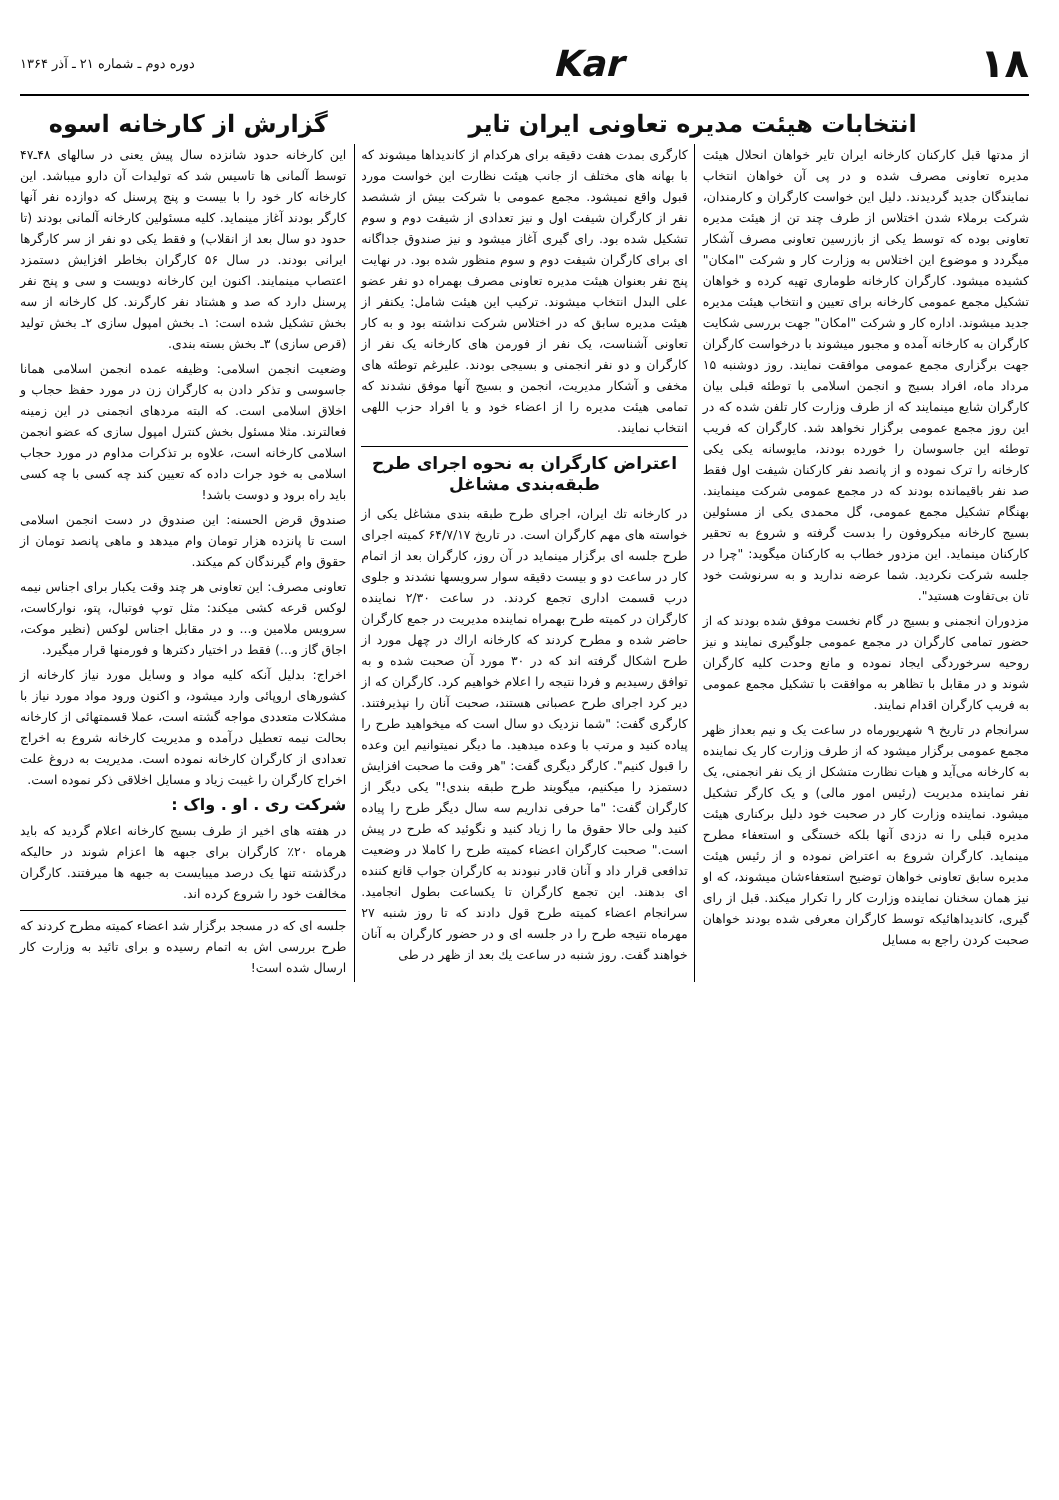۱۸ Kar
دوره دوم ـ شماره ۲۱ ـ آذر ۱۳۶۴
انتخابات هیئت مدیره تعاونی ایران تایر
گزارش از کارخانه اسوه
از مدتها قبل کارکنان کارخانه ایران تایر خواهان انحلال هیئت مدیره تعاونی مصرف شده و در پی آن خواهان انتخاب نمایندگان جدید گردیدند. دلیل این خواست کارگران و کارمندان، شرکت برملاء شدن اختلاس از طرف چند تن از هیئت مدیره تعاونی بوده که توسط یکی از بازرسین تعاونی مصرف آشکار میگردد و موضوع این اختلاس به وزارت کار و شرکت "امکان" کشیده میشود. کارگران کارخانه طوماری تهیه کرده و خواهان تشکیل مجمع عمومی کارخانه برای تعیین و انتخاب هیئت مدیره جدید میشوند. اداره کار و شرکت "امکان" جهت بررسی شکایت کارگران به کارخانه آمده و مجبور میشوند با درخواست کارگران جهت برگزاری مجمع عمومی موافقت نمایند. روز دوشنبه ۱۵ مرداد ماه، افراد بسیج و انجمن اسلامی با توطئه قبلی بیان کارگران شایع مینمایند که از طرف وزارت کار تلفن شده که در این روز مجمع عمومی برگزار نخواهد شد. کارگران که فریب توطئه این جاسوسان را خورده بودند، مایوسانه یکی یکی کارخانه را ترک نموده و از پانصد نفر کارکنان شیفت اول فقط صد نفر باقیمانده بودند که در مجمع عمومی شرکت مینمایند. بهنگام تشکیل مجمع عمومی، گل محمدی یکی از مسئولین بسیج کارخانه میکروفون را بدست گرفته و شروع به تحقیر کارکنان مینماید. این مزدور خطاب به کارکنان میگوید: "چرا در جلسه شرکت نکردید. شما عرضه ندارید و به سرنوشت خود تان بی‌تفاوت هستید".
مزدوران انجمنی و بسیج در گام نخست موفق شده بودند که از حضور تمامی کارگران در مجمع عمومی جلوگیری نمایند و نیز روحیه سرخوردگی ایجاد نموده و مانع وحدت کلیه کارگران شوند و در مقابل با تظاهر به موافقت با تشکیل مجمع عمومی به فریب کارگران اقدام نمایند.
سرانجام در تاریخ ۹ شهریورماه در ساعت یک و نیم بعداز ظهر مجمع عمومی برگزار میشود که از طرف وزارت کار یک نماینده به کارخانه می‌آید و هیات نظارت متشکل از یک نفر انجمنی، یک نفر نماینده مدیریت (رئیس امور مالی) و یک کارگر تشکیل میشود. نماینده وزارت کار در صحبت خود دلیل برکناری هیئت مدیره قبلی را نه دزدی آنها بلکه خستگی و استعفاء مطرح مینماید. کارگران شروع به اعتراض نموده و از رئیس هیئت مدیره سابق تعاونی خواهان توضیح استعفاءشان میشوند، که او نیز همان سخنان نماینده وزارت کار را تکرار میکند. قبل از رای گیری، کاندیداهائیکه توسط کارگران معرفی شده بودند خواهان صحبت کردن راجع به مسایل
کارگری بمدت هفت دقیقه برای هرکدام از کاندیداها میشوند که با بهانه های مختلف از جانب هیئت نظارت این خواست مورد قبول واقع نمیشود. مجمع عمومی با شرکت بیش از ششصد نفر از کارگران شیفت اول و نیز تعدادی از شیفت دوم و سوم تشکیل شده بود. رای گیری آغاز میشود و نیز صندوق جداگانه ای برای کارگران شیفت دوم و سوم منظور شده بود. در نهایت پنج نفر بعنوان هیئت مدیره تعاونی مصرف بهمراه دو نفر عضو علی البدل انتخاب میشوند. ترکیب این هیئت شامل: یکنفر از هیئت مدیره سابق که در اختلاس شرکت نداشته بود و به کار تعاونی آشناست، یک نفر از فورمن های کارخانه یک نفر از کارگران و دو نفر انجمنی و بسیجی بودند. علیرغم توطئه های مخفی و آشکار مدیریت، انجمن و بسیج آنها موفق نشدند که تمامی هیئت مدیره را از اعضاء خود و یا افراد حزب اللهی انتخاب نمایند.
اعتراض کارگران به نحوه اجرای طرح طبقه‌بندی مشاغل
در کارخانه تك ایران، اجرای طرح طبقه بندی مشاغل یکی از خواسته های مهم کارگران است. در تاریخ ۶۴/۷/۱۷ کمیته اجرای طرح جلسه ای برگزار مینماید در آن روز، کارگران بعد از اتمام کار در ساعت دو و بیست دقیقه سوار سرویسها نشدند و جلوی درب قسمت اداری تجمع کردند. در ساعت ۲/۳۰ نماینده کارگران در کمیته طرح بهمراه نماینده مدیریت در جمع کارگران حاضر شده و مطرح کردند که کارخانه اراك در چهل مورد از طرح اشکال گرفته اند که در ۳۰ مورد آن صحبت شده و به توافق رسیدیم و فردا نتیجه را اعلام خواهیم کرد. کارگران که از دیر کرد اجرای طرح عصبانی هستند، صحبت آنان را نپذیرفتند. کارگری گفت: "شما نزدیک دو سال است که میخواهید طرح را پیاده کنید و مرتب با وعده میدهید. ما دیگر نمیتوانیم این وعده را قبول کنیم". کارگر دیگری گفت: "هر وقت ما صحبت افزایش دستمزد را میکنیم، میگویند طرح طبقه بندی!" یکی دیگر از کارگران گفت: "ما حرفی نداریم سه سال دیگر طرح را پیاده کنید ولی حالا حقوق ما را زیاد کنید و نگوئید که طرح در پیش است." صحبت کارگران اعضاء کمیته طرح را کاملا در وضعیت تدافعی قرار داد و آنان قادر نبودند به کارگران جواب قانع کننده ای بدهند. این تجمع کارگران تا یکساعت بطول انجامید. سرانجام اعضاء کمیته طرح قول دادند که تا روز شنبه ۲۷ مهرماه نتیجه طرح را در جلسه ای و در حضور کارگران به آنان خواهند گفت. روز شنبه در ساعت یك بعد از ظهر در طی
این کارخانه حدود شانزده سال پیش یعنی در سالهای ۴۸ـ۴۷ توسط آلمانی ها تاسیس شد که تولیدات آن دارو میباشد. این کارخانه کار خود را با بیست و پنج پرسنل که دوازده نفر آنها کارگر بودند آغاز مینماید. کلیه مسئولین کارخانه آلمانی بودند (تا حدود دو سال بعد از انقلاب) و فقط یکی دو نفر از سر کارگرها ایرانی بودند. در سال ۵۶ کارگران بخاطر افزایش دستمزد اعتصاب مینمایند. اکنون این کارخانه دویست و سی و پنج نفر پرسنل دارد که صد و هشتاد نفر کارگرند. کل کارخانه از سه بخش تشکیل شده است: ۱ـ بخش امپول سازی ۲ـ بخش تولید (قرص سازی) ۳ـ بخش بسته بندی.
وضعیت انجمن اسلامی: وظیفه عمده انجمن اسلامی همانا جاسوسی و تذکر دادن به کارگران زن در مورد حفظ حجاب و اخلاق اسلامی است. که البته مردهای انجمنی در این زمینه فعالترند. مثلا مسئول بخش کنترل امپول سازی که عضو انجمن اسلامی کارخانه است، علاوه بر تذکرات مداوم در مورد حجاب اسلامی به خود جرات داده که تعیین کند چه کسی با چه کسی باید راه برود و دوست باشد!
صندوق قرض الحسنه: این صندوق در دست انجمن اسلامی است تا پانزده هزار تومان وام میدهد و ماهی پانصد تومان از حقوق وام گیرندگان کم میکند.
تعاونی مصرف: این تعاونی هر چند وقت یکبار برای اجناس نیمه لوکس قرعه کشی میکند: مثل توپ فوتبال، پتو، نوارکاست، سرویس ملامین و... و در مقابل اجناس لوکس (نظیر موکت، اجاق گاز و...) فقط در اختیار دکترها و فورمنها قرار میگیرد.
اخراج: بدلیل آنکه کلیه مواد و وسایل مورد نیاز کارخانه از کشورهای اروپائی وارد میشود، و اکنون ورود مواد مورد نیاز با مشکلات متعددی مواجه گشته است، عملا قسمتهائی از کارخانه بحالت نیمه تعطیل درآمده و مدیریت کارخانه شروع به اخراج تعدادی از کارگران کارخانه نموده است. مدیریت به دروغ علت اخراج کارگران را غیبت زیاد و مسایل اخلاقی ذکر نموده است.
شرکت ری . او . واک :
در هفته های اخیر از طرف بسیج کارخانه اعلام گردید که باید هرماه ۲۰٪ کارگران برای جبهه ها اعزام شوند در حالیکه درگذشته تنها یک درصد میبایست به جبهه ها میرفتند. کارگران مخالفت خود را شروع کرده اند.
جلسه ای که در مسجد برگزار شد اعضاء کمیته مطرح کردند که طرح بررسی اش به اتمام رسیده و برای تائید به وزارت کار ارسال شده است!